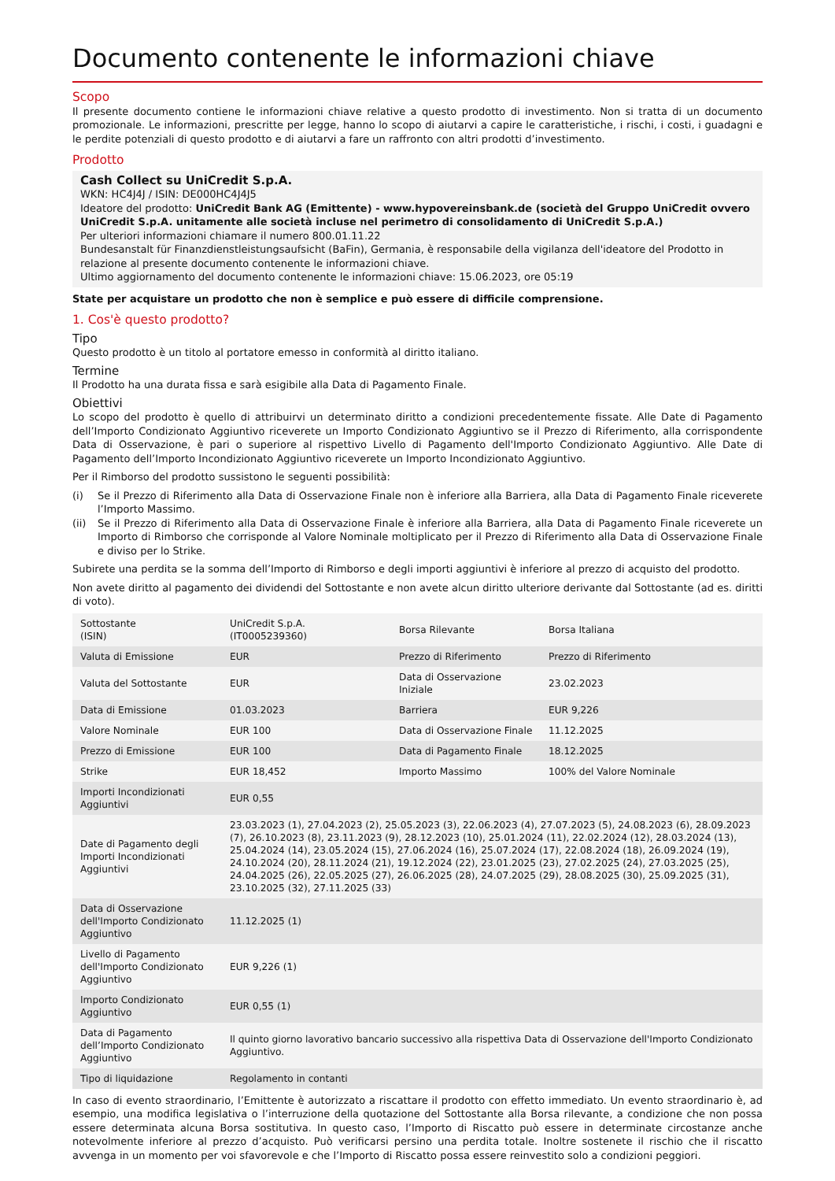Documento contenente le informazioni chiave
Scopo
Il presente documento contiene le informazioni chiave relative a questo prodotto di investimento. Non si tratta di un documento promozionale. Le informazioni, prescritte per legge, hanno lo scopo di aiutarvi a capire le caratteristiche, i rischi, i costi, i guadagni e le perdite potenziali di questo prodotto e di aiutarvi a fare un raffronto con altri prodotti d’investimento.
Prodotto
Cash Collect su UniCredit S.p.A.
WKN: HC4J4J / ISIN: DE000HC4J4J5
Ideatore del prodotto: UniCredit Bank AG (Emittente) - www.hypovereinsbank.de (società del Gruppo UniCredit ovvero UniCredit S.p.A. unitamente alle società incluse nel perimetro di consolidamento di UniCredit S.p.A.)
Per ulteriori informazioni chiamare il numero 800.01.11.22
Bundesanstalt für Finanzdienstleistungsaufsicht (BaFin), Germania, è responsabile della vigilanza dell'ideatore del Prodotto in relazione al presente documento contenente le informazioni chiave.
Ultimo aggiornamento del documento contenente le informazioni chiave: 15.06.2023, ore 05:19
State per acquistare un prodotto che non è semplice e può essere di difficile comprensione.
1. Cos'è questo prodotto?
Tipo
Questo prodotto è un titolo al portatore emesso in conformità al diritto italiano.
Termine
Il Prodotto ha una durata fissa e sarà esigibile alla Data di Pagamento Finale.
Obiettivi
Lo scopo del prodotto è quello di attribuirvi un determinato diritto a condizioni precedentemente fissate. Alle Date di Pagamento dell’Importo Condizionato Aggiuntivo riceverete un Importo Condizionato Aggiuntivo se il Prezzo di Riferimento, alla corrispondente Data di Osservazione, è pari o superiore al rispettivo Livello di Pagamento dell'Importo Condizionato Aggiuntivo. Alle Date di Pagamento dell’Importo Incondizionato Aggiuntivo riceverete un Importo Incondizionato Aggiuntivo.
Per il Rimborso del prodotto sussistono le seguenti possibilità:
(i) Se il Prezzo di Riferimento alla Data di Osservazione Finale non è inferiore alla Barriera, alla Data di Pagamento Finale riceverete l’Importo Massimo.
(ii) Se il Prezzo di Riferimento alla Data di Osservazione Finale è inferiore alla Barriera, alla Data di Pagamento Finale riceverete un Importo di Rimborso che corrisponde al Valore Nominale moltiplicato per il Prezzo di Riferimento alla Data di Osservazione Finale e diviso per lo Strike.
Subirete una perdita se la somma dell’Importo di Rimborso e degli importi aggiuntivi è inferiore al prezzo di acquisto del prodotto.
Non avete diritto al pagamento dei dividendi del Sottostante e non avete alcun diritto ulteriore derivante dal Sottostante (ad es. diritti di voto).
| Sottostante (ISIN) | UniCredit S.p.A. (IT0005239360) | Borsa Rilevante | Borsa Italiana |
| Valuta di Emissione | EUR | Prezzo di Riferimento | Prezzo di Riferimento |
| Valuta del Sottostante | EUR | Data di Osservazione Iniziale | 23.02.2023 |
| Data di Emissione | 01.03.2023 | Barriera | EUR 9,226 |
| Valore Nominale | EUR 100 | Data di Osservazione Finale | 11.12.2025 |
| Prezzo di Emissione | EUR 100 | Data di Pagamento Finale | 18.12.2025 |
| Strike | EUR 18,452 | Importo Massimo | 100% del Valore Nominale |
| Importi Incondizionati Aggiuntivi | EUR 0,55 | | |
| Date di Pagamento degli Importi Incondizionati Aggiuntivi | 23.03.2023 (1), 27.04.2023 (2), 25.05.2023 (3), 22.06.2023 (4), 27.07.2023 (5), 24.08.2023 (6), 28.09.2023 (7), 26.10.2023 (8), 23.11.2023 (9), 28.12.2023 (10), 25.01.2024 (11), 22.02.2024 (12), 28.03.2024 (13), 25.04.2024 (14), 23.05.2024 (15), 27.06.2024 (16), 25.07.2024 (17), 22.08.2024 (18), 26.09.2024 (19), 24.10.2024 (20), 28.11.2024 (21), 19.12.2024 (22), 23.01.2025 (23), 27.02.2025 (24), 27.03.2025 (25), 24.04.2025 (26), 22.05.2025 (27), 26.06.2025 (28), 24.07.2025 (29), 28.08.2025 (30), 25.09.2025 (31), 23.10.2025 (32), 27.11.2025 (33) | | |
| Data di Osservazione dell'Importo Condizionato Aggiuntivo | 11.12.2025 (1) | | |
| Livello di Pagamento dell'Importo Condizionato Aggiuntivo | EUR 9,226 (1) | | |
| Importo Condizionato Aggiuntivo | EUR 0,55 (1) | | |
| Data di Pagamento dell’Importo Condizionato Aggiuntivo | Il quinto giorno lavorativo bancario successivo alla rispettiva Data di Osservazione dell'Importo Condizionato Aggiuntivo. | | |
| Tipo di liquidazione | Regolamento in contanti | | |
In caso di evento straordinario, l’Emittente è autorizzato a riscattare il prodotto con effetto immediato. Un evento straordinario è, ad esempio, una modifica legislativa o l’interruzione della quotazione del Sottostante alla Borsa rilevante, a condizione che non possa essere determinata alcuna Borsa sostitutiva. In questo caso, l’Importo di Riscatto può essere in determinate circostanze anche notevolmente inferiore al prezzo d’acquisto. Può verificarsi persino una perdita totale. Inoltre sostenete il rischio che il riscatto avvenga in un momento per voi sfavorevole e che l’Importo di Riscatto possa essere reinvestito solo a condizioni peggiori.